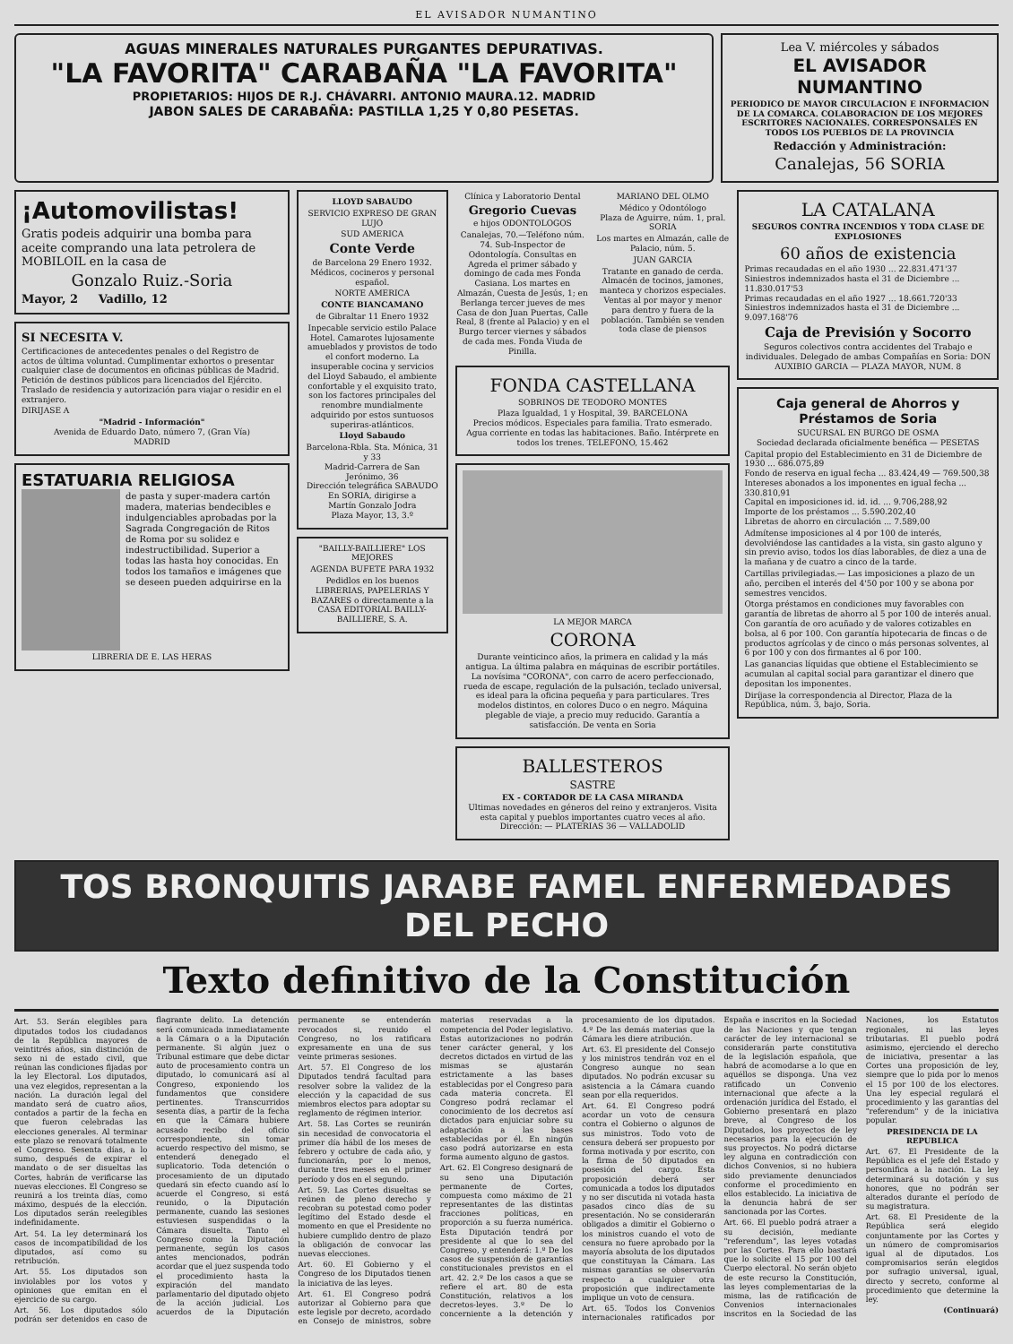EL AVISADOR NUMANTINO
AGUAS MINERALES NATURALES PURGANTES DEPURATIVAS.
"LA FAVORITA" CARABAÑA "LA FAVORITA"
PROPIETARIOS: HIJOS DE R.J. CHÁVARRI. ANTONIO MAURA.12. MADRID
JABON SALES DE CARABAÑA: PASTILLA 1,25 Y 0,80 PESETAS.
Lea V. miércoles y sábados
EL AVISADOR NUMANTINO
PERIODICO DE MAYOR CIRCULACION E INFORMACION DE LA COMARCA. COLABORACION DE LOS MEJORES ESCRITORES NACIONALES. CORRESPONSALES EN TODOS LOS PUEBLOS DE LA PROVINCIA
Redacción y Administración:
Canalejas, 56 SORIA
¡Automovilistas!
Gratis podeis adquirir una bomba para aceite comprando una lata petrolera de MOBILOIL en la casa de
Gonzalo Ruiz.-Soria
Mayor, 2 Vadillo, 12
SI NECESITA V.
Certificaciones de antecedentes penales o del Registro de actos de última voluntad. Cumplimentar exhortos o presentar cualquier clase de documentos en oficinas públicas de Madrid. Petición de destinos públicos para licenciados del Ejército. Traslado de residencia y autorización para viajar o residir en el extranjero.
DIRIJASE A
"Madrid - Información"
Avenida de Eduardo Dato, número 7, (Gran Vía)
MADRID
ESTATUARIA RELIGIOSA
de pasta y super-madera cartón madera, materias bendecibles e indulgenciables aprobadas por la Sagrada Congregación de Ritos de Roma por su solidez e indestructibilidad. Superior a todas las hasta hoy conocidas. En todos los tamaños e imágenes que se deseen pueden adquirirse en la
LIBRERIA DE E. LAS HERAS
LLOYD SABAUDO
SERVICIO EXPRESO DE GRAN LUJO
SUD AMERICA
Conte Verde
de Barcelona 29 Enero 1932. Médicos, cocineros y personal español.
NORTE AMERICA
CONTE BIANCAMANO
de Gibraltar 11 Enero 1932
Inpecable servicio estilo Palace Hotel. Camarotes lujosamente amueblados y provistos de todo el confort moderno. La insuperable cocina y servicios del Lloyd Sabaudo, el ambiente confortable y el exquisito trato, son los factores principales del renombre mundialmente adquirido por estos suntuosos superiras-atlánticos.
Lloyd Sabaudo
Barcelona-Rbla. Sta. Mónica, 31 y 33
Madrid-Carrera de San Jerónimo, 36
Dirección telegráfica SABAUDO
En SORIA, dirigirse a
Martín Gonzalo Jodra
Plaza Mayor, 13, 3.º
"BAILLY-BAILLIERE" LOS MEJORES
AGENDA BUFETE PARA 1932
Pedidlos en los buenos LIBRERIAS, PAPELERIAS Y BAZARES o directamente a la CASA EDITORIAL BAILLY-BAILLIERE, S. A.
Clínica y Laboratorio Dental
Gregorio Cuevas
e hijos ODONTOLOGOS
Canalejas, 70.—Teléfono núm. 74. Sub-Inspector de Odontología. Consultas en Agreda el primer sábado y domingo de cada mes Fonda Casiana. Los martes en Almazán, Cuesta de Jesús, 1; en Berlanga tercer jueves de mes Casa de don Juan Puertas, Calle Real, 8 (frente al Palacio) y en el Burgo tercer viernes y sábados de cada mes. Fonda Viuda de Pinilla.
MARIANO DEL OLMO
Médico y Odontólogo
Plaza de Aguirre, núm. 1, pral.
SORIA
Los martes en Almazán, calle de Palacio, núm. 5.
JUAN GARCIA
Tratante en ganado de cerda. Almacén de tocinos, jamones, manteca y chorizos especiales. Ventas al por mayor y menor para dentro y fuera de la población. También se venden toda clase de piensos
FONDA CASTELLANA
SOBRINOS DE TEODORO MONTES
Plaza Igualdad, 1 y Hospital, 39. BARCELONA
Precios módicos. Especiales para familia. Trato esmerado. Agua corriente en todas las habitaciones. Baño. Intérprete en todos los trenes. TELEFONO, 15.462
LA MEJOR MARCA
CORONA
Durante veinticinco años, la primera en calidad y la más antigua. La última palabra en máquinas de escribir portátiles. La novísima "CORONA", con carro de acero perfeccionado, rueda de escape, regulación de la pulsación, teclado universal, es ideal para la oficina pequeña y para particulares. Tres modelos distintos, en colores Duco o en negro. Máquina plegable de viaje, a precio muy reducido. Garantía a satisfacción. De venta en Soria
BALLESTEROS
SASTRE
EX - CORTADOR DE LA CASA MIRANDA
Ultimas novedades en géneros del reino y extranjeros. Visita esta capital y pueblos importantes cuatro veces al año. Dirección: — PLATERIAS 36 — VALLADOLID
LA CATALANA
SEGUROS CONTRA INCENDIOS Y TODA CLASE DE EXPLOSIONES
60 años de existencia
Primas recaudadas en el año 1930 ... 22.831.471'37
Siniestros indemnizados hasta el 31 de Diciembre ... 11.830.017'53
Primas recaudadas en el año 1927 ... 18.661.720'33
Siniestros indemnizados hasta el 31 de Diciembre ... 9.097.168'76
Caja de Previsión y Socorro
Seguros colectivos contra accidentes del Trabajo e individuales. Delegado de ambas Compañías en Soria: DON AUXIBIO GARCIA — PLAZA MAYOR, NUM. 8
Caja general de Ahorros y Préstamos de Soria
SUCURSAL EN BURGO DE OSMA
Sociedad declarada oficialmente benéfica — PESETAS
Capital propio del Establecimiento en 31 de Diciembre de 1930 ... 686.075,89
Fondo de reserva en igual fecha ... 83.424,49 — 769.500,38
Intereses abonados a los imponentes en igual fecha ... 330.810,91
Capital en imposiciones id. id. id. ... 9.706,288,92
Importe de los préstamos ... 5.590.202,40
Libretas de ahorro en circulación ... 7.589,00
Admítense imposiciones al 4 por 100 de interés, devolviéndose las cantidades a la vista, sin gasto alguno y sin previo aviso, todos los días laborables, de diez a una de la mañana y de cuatro a cinco de la tarde.
Cartillas privilegiadas.— Las imposiciones a plazo de un año, perciben el interés del 4'50 por 100 y se abona por semestres vencidos.
Otorga préstamos en condiciones muy favorables con garantía de libretas de ahorro al 5 por 100 de interés anual. Con garantía de oro acuñado y de valores cotizables en bolsa, al 6 por 100. Con garantía hipotecaria de fincas o de productos agrícolas y de cinco o más personas solventes, al 6 por 100 y con dos firmantes al 6 por 100.
Las ganancias líquidas que obtiene el Establecimiento se acumulan al capital social para garantizar el dinero que depositan los imponentes.
Diríjase la correspondencia al Director, Plaza de la República, núm. 3, bajo, Soria.
TOS BRONQUITIS JARABE FAMEL ENFERMEDADES DEL PECHO
Texto definitivo de la Constitución
Art. 53. Serán elegibles para diputados todos los ciudadanos de la República mayores de veintitrés años, sin distinción de sexo ni de estado civil, que reúnan las condiciones fijadas por la ley Electoral. Los diputados, una vez elegidos, representan a la nación. La duración legal del mandato será de cuatro años, contados a partir de la fecha en que fueron celebradas las elecciones generales. Al terminar este plazo se renovará totalmente el Congreso. Sesenta días, a lo sumo, después de expirar el mandato o de ser disueltas las Cortes, habrán de verificarse las nuevas elecciones. El Congreso se reunirá a los treinta días, como máximo, después de la elección. Los diputados serán reelegibles indefinidamente.
Art. 54. La ley determinará los casos de incompatibilidad de los diputados, así como su retribución.
Art. 55. Los diputados son inviolables por los votos y opiniones que emitan en el ejercicio de su cargo.
Art. 56. Los diputados sólo podrán ser detenidos en caso de flagrante delito. La detención será comunicada inmediatamente a la Cámara o a la Diputación permanente. Si algún juez o Tribunal estimare que debe dictar auto de procesamiento contra un diputado, lo comunicará así al Congreso, exponiendo los fundamentos que considere pertinentes. Transcurridos sesenta días, a partir de la fecha en que la Cámara hubiere acusado recibo del oficio correspondiente, sin tomar acuerdo respectivo del mismo, se entenderá denegado el suplicatorio. Toda detención o procesamiento de un diputado quedará sin efecto cuando así lo acuerde el Congreso, si está reunido, o la Diputación permanente, cuando las sesiones estuviesen suspendidas o la Cámara disuelta. Tanto el Congreso como la Diputación permanente, según los casos antes mencionados, podrán acordar que el juez suspenda todo el procedimiento hasta la expiración del mandato parlamentario del diputado objeto de la acción judicial. Los acuerdos de la Diputación permanente se entenderán revocados si, reunido el Congreso, no los ratificara expresamente en una de sus veinte primeras sesiones.
Art. 57. El Congreso de los Diputados tendrá facultad para resolver sobre la validez de la elección y la capacidad de sus miembros electos para adoptar su reglamento de régimen interior.
Art. 58. Las Cortes se reunirán sin necesidad de convocatoria el primer día hábil de los meses de febrero y octubre de cada año, y funcionarán, por lo menos, durante tres meses en el primer período y dos en el segundo.
Art. 59. Las Cortes disueltas se reúnen de pleno derecho y recobran su potestad como poder legítimo del Estado desde el momento en que el Presidente no hubiere cumplido dentro de plazo la obligación de convocar las nuevas elecciones.
Art. 60. El Gobierno y el Congreso de los Diputados tienen la iniciativa de las leyes.
Art. 61. El Congreso podrá autorizar al Gobierno para que este legisle por decreto, acordado en Consejo de ministros, sobre materias reservadas a la competencia del Poder legislativo. Estas autorizaciones no podrán tener carácter general, y los decretos dictados en virtud de las mismas se ajustarán estrictamente a las bases establecidas por el Congreso para cada materia concreta. El Congreso podrá reclamar el conocimiento de los decretos así dictados para enjuiciar sobre su adaptación a las bases establecidas por él. En ningún caso podrá autorizarse en esta forma aumento alguno de gastos.
Art. 62. El Congreso designará de su seno una Diputación permanente de Cortes, compuesta como máximo de 21 representantes de las distintas fracciones políticas, en proporción a su fuerza numérica. Esta Diputación tendrá por presidente al que lo sea del Congreso, y entenderá: 1.º De los casos de suspensión de garantías constitucionales previstos en el art. 42. 2.º De los casos a que se refiere el art. 80 de esta Constitución, relativos a los decretos-leyes. 3.º De lo concerniente a la detención y procesamiento de los diputados. 4.º De las demás materias que la Cámara les diere atribución.
Art. 63. El presidente del Consejo y los ministros tendrán voz en el Congreso aunque no sean diputados. No podrán excusar su asistencia a la Cámara cuando sean por ella requeridos.
Art. 64. El Congreso podrá acordar un voto de censura contra el Gobierno o algunos de sus ministros. Todo voto de censura deberá ser propuesto por forma motivada y por escrito, con la firma de 50 diputados en posesión del cargo. Esta proposición deberá ser comunicada a todos los diputados y no ser discutida ni votada hasta pasados cinco días de su presentación. No se considerarán obligados a dimitir el Gobierno o los ministros cuando el voto de censura no fuere aprobado por la mayoría absoluta de los diputados que constituyan la Cámara. Las mismas garantías se observarán respecto a cualquier otra proposición que indirectamente implique un voto de censura.
Art. 65. Todos los Convenios internacionales ratificados por España e inscritos en la Sociedad de las Naciones y que tengan carácter de ley internacional se considerarán parte constitutiva de la legislación española, que habrá de acomodarse a lo que en aquéllos se disponga. Una vez ratificado un Convenio internacional que afecte a la ordenación jurídica del Estado, el Gobierno presentará en plazo breve, al Congreso de los Diputados, los proyectos de ley necesarios para la ejecución de sus proyectos. No podrá dictarse ley alguna en contradicción con dichos Convenios, si no hubiera sido previamente denunciados conforme el procedimiento en ellos establecido. La iniciativa de la denuncia habrá de ser sancionada por las Cortes.
Art. 66. El pueblo podrá atraer a su decisión, mediante "referendum", las leyes votadas por las Cortes. Para ello bastará que lo solicite el 15 por 100 del Cuerpo electoral. No serán objeto de este recurso la Constitución, las leyes complementarias de la misma, las de ratificación de Convenios internacionales inscritos en la Sociedad de las Naciones, los Estatutos regionales, ni las leyes tributarias. El pueblo podrá asimismo, ejerciendo el derecho de iniciativa, presentar a las Cortes una proposición de ley, siempre que lo pida por lo menos el 15 por 100 de los electores. Una ley especial regulará el procedimiento y las garantías del "referendum" y de la iniciativa popular.
PRESIDENCIA DE LA REPUBLICA
Art. 67. El Presidente de la República es el jefe del Estado y personifica a la nación. La ley determinará su dotación y sus honores, que no podrán ser alterados durante el período de su magistratura.
Art. 68. El Presidente de la República será elegido conjuntamente por las Cortes y un número de compromisarios igual al de diputados. Los compromisarios serán elegidos por sufragio universal, igual, directo y secreto, conforme al procedimiento que determine la ley.
(Continuará)